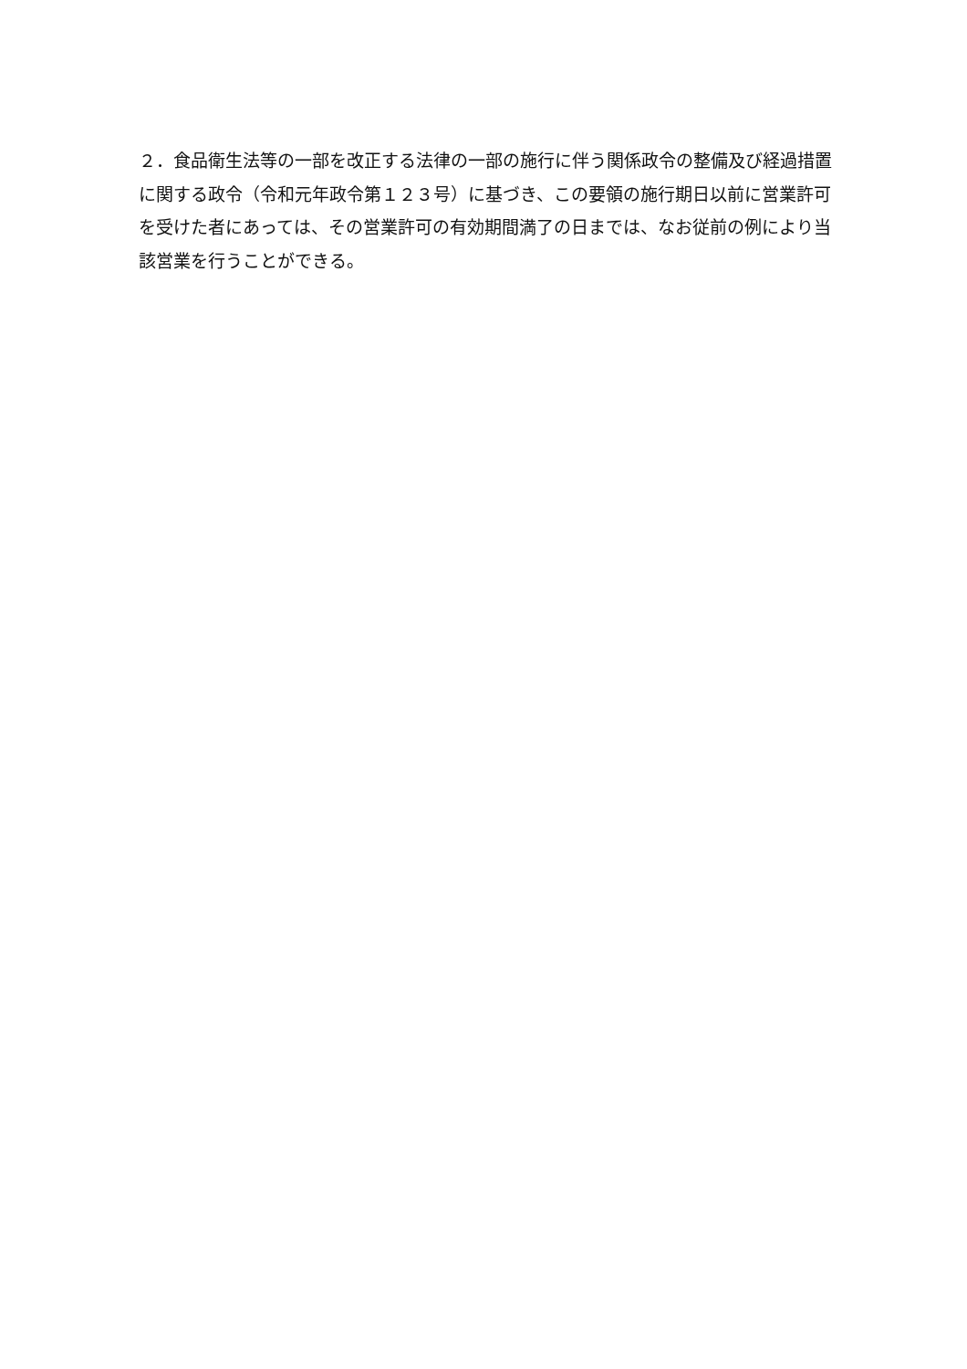２．食品衛生法等の一部を改正する法律の一部の施行に伴う関係政令の整備及び経過措置に関する政令（令和元年政令第１２３号）に基づき、この要領の施行期日以前に営業許可を受けた者にあっては、その営業許可の有効期間満了の日までは、なお従前の例により当該営業を行うことができる。